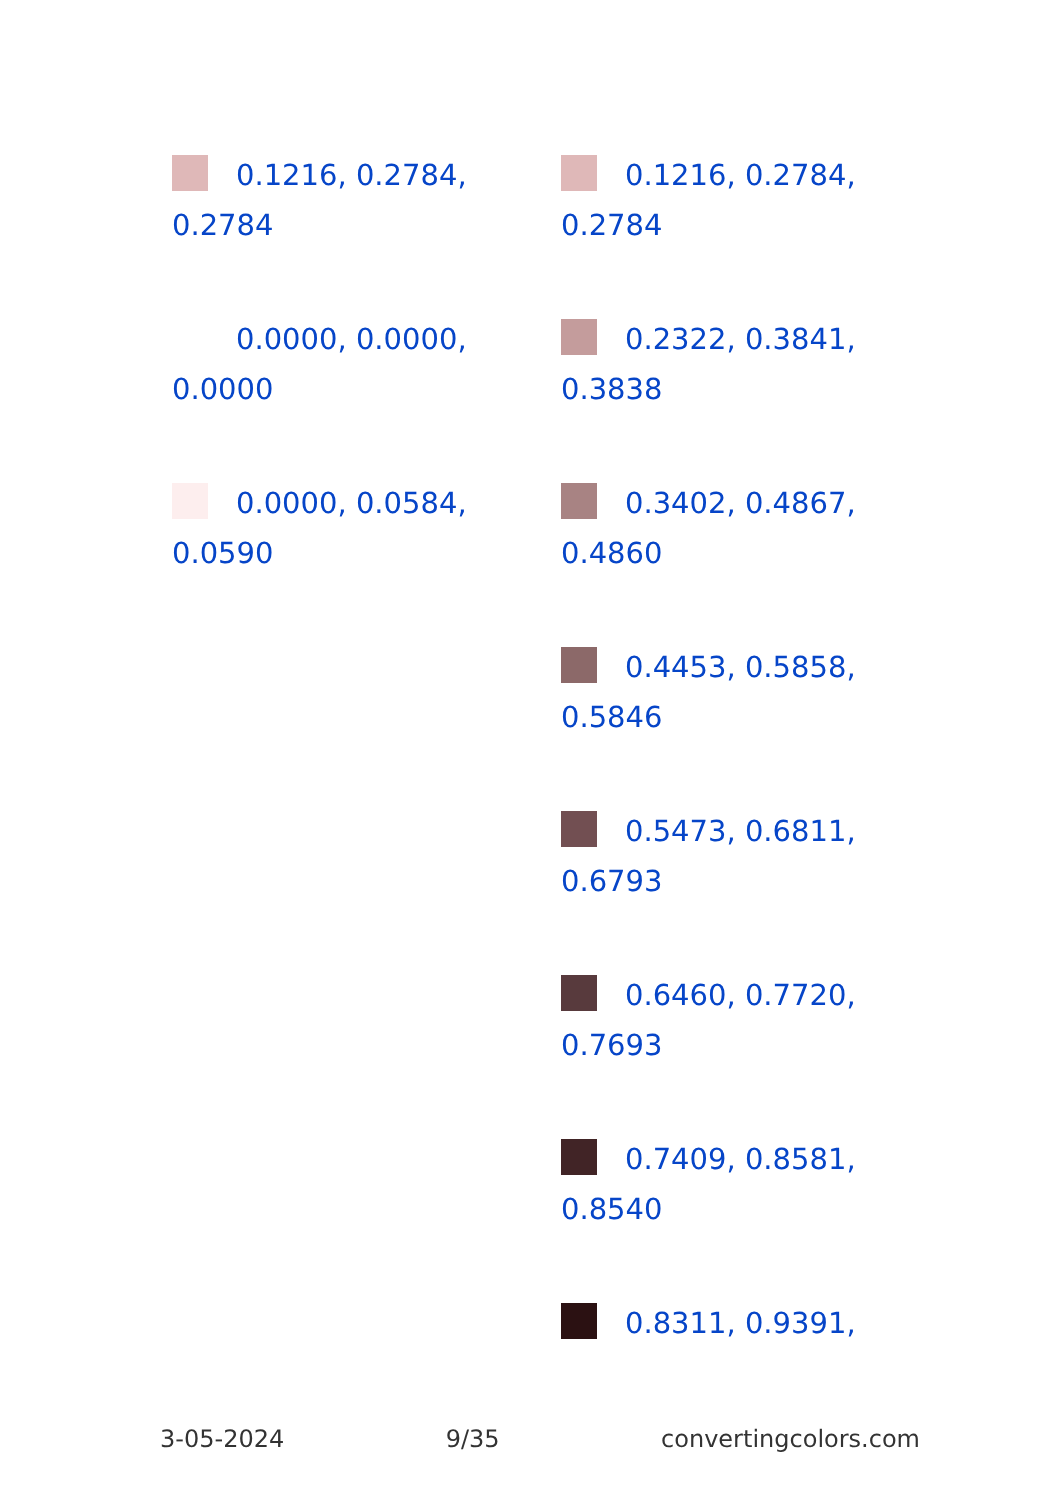0.1216, 0.2784, 0.2784
0.0000, 0.0000, 0.0000
0.0000, 0.0584, 0.0590
0.1216, 0.2784, 0.2784
0.2322, 0.3841, 0.3838
0.3402, 0.4867, 0.4860
0.4453, 0.5858, 0.5846
0.5473, 0.6811, 0.6793
0.6460, 0.7720, 0.7693
0.7409, 0.8581, 0.8540
0.8311, 0.9391,
3-05-2024 9/35 convertingcolors.com